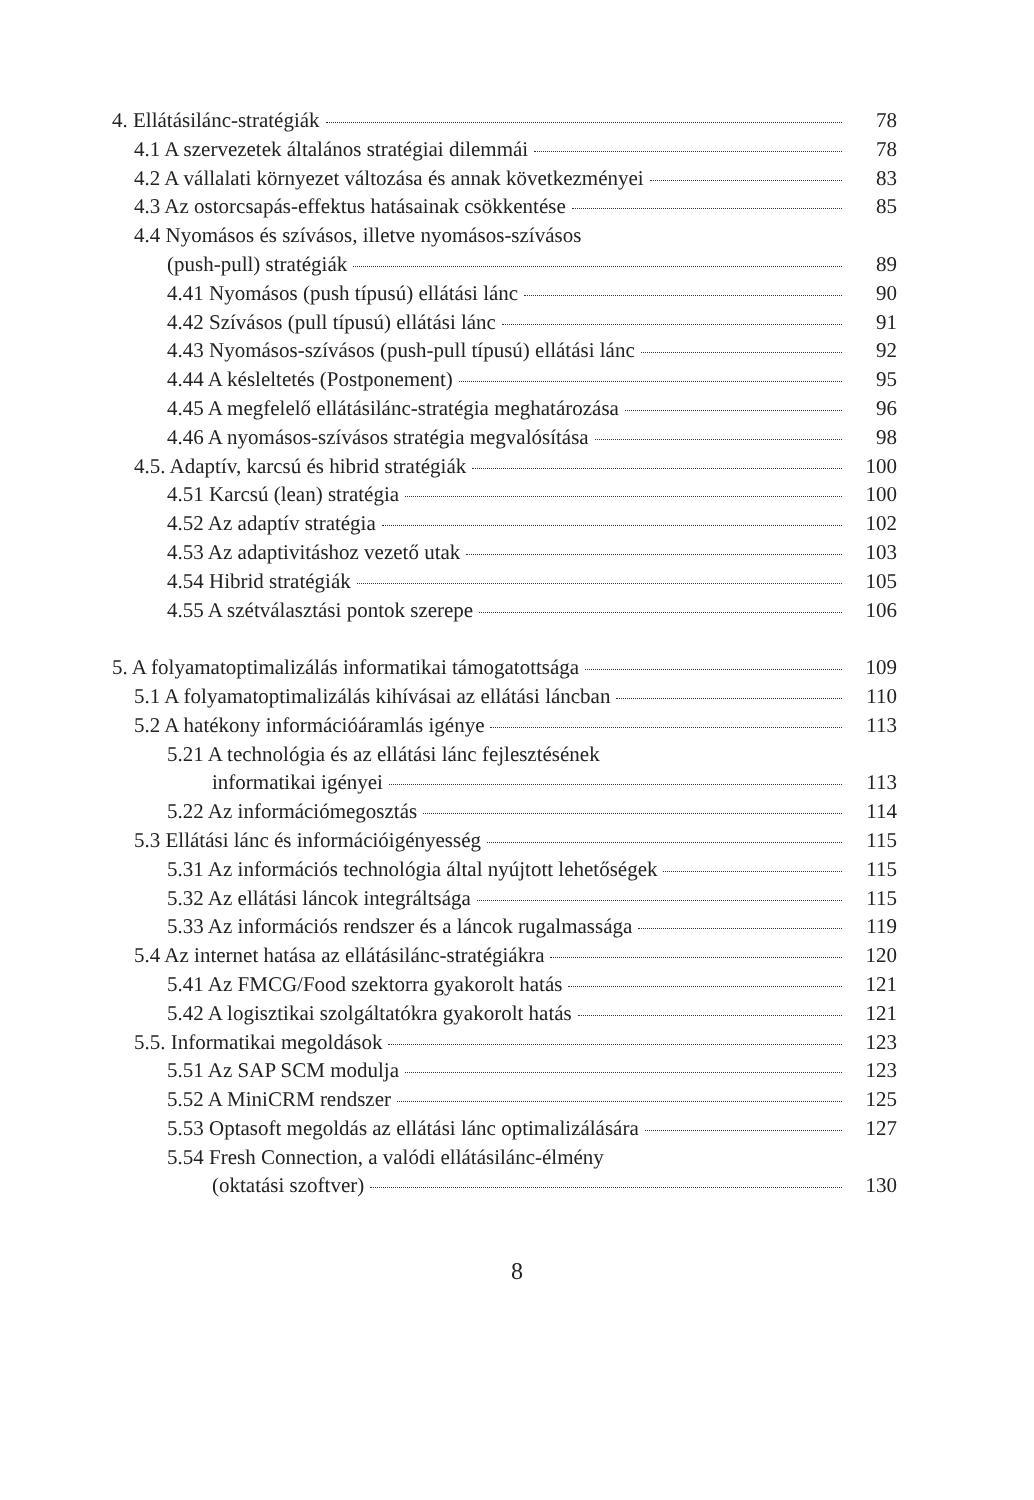4. Ellátásilánc-stratégiák 78
4.1 A szervezetek általános stratégiai dilemmái 78
4.2 A vállalati környezet változása és annak következményei 83
4.3 Az ostorcsapás-effektus hatásainak csökkentése 85
4.4 Nyomásos és szívásos, illetve nyomásos-szívásos
(push-pull) stratégiák 89
4.41 Nyomásos (push típusú) ellátási lánc 90
4.42 Szívásos (pull típusú) ellátási lánc 91
4.43 Nyomásos-szívásos (push-pull típusú) ellátási lánc 92
4.44 A késleltetés (Postponement) 95
4.45 A megfelelő ellátásilánc-stratégia meghatározása 96
4.46 A nyomásos-szívásos stratégia megvalósítása 98
4.5. Adaptív, karcsú és hibrid stratégiák 100
4.51 Karcsú (lean) stratégia 100
4.52 Az adaptív stratégia 102
4.53 Az adaptivitáshoz vezető utak 103
4.54 Hibrid stratégiák 105
4.55 A szétválasztási pontok szerepe 106
5. A folyamatoptimalizálás informatikai támogatottsága 109
5.1 A folyamatoptimalizálás kihívásai az ellátási láncban 110
5.2 A hatékony információáramlás igénye 113
5.21 A technológia és az ellátási lánc fejlesztésének
informatikai igényei 113
5.22 Az információmegosztás 114
5.3 Ellátási lánc és információigényesség 115
5.31 Az információs technológia által nyújtott lehetőségek 115
5.32 Az ellátási láncok integráltsága 115
5.33 Az információs rendszer és a láncok rugalmassága 119
5.4 Az internet hatása az ellátásilánc-stratégiákra 120
5.41 Az FMCG/Food szektorra gyakorolt hatás 121
5.42 A logisztikai szolgáltatókra gyakorolt hatás 121
5.5. Informatikai megoldások 123
5.51 Az SAP SCM modulja 123
5.52 A MiniCRM rendszer 125
5.53 Optasoft megoldás az ellátási lánc optimalizálására 127
5.54 Fresh Connection, a valódi ellátásilánc-élmény
(oktatási szoftver) 130
8